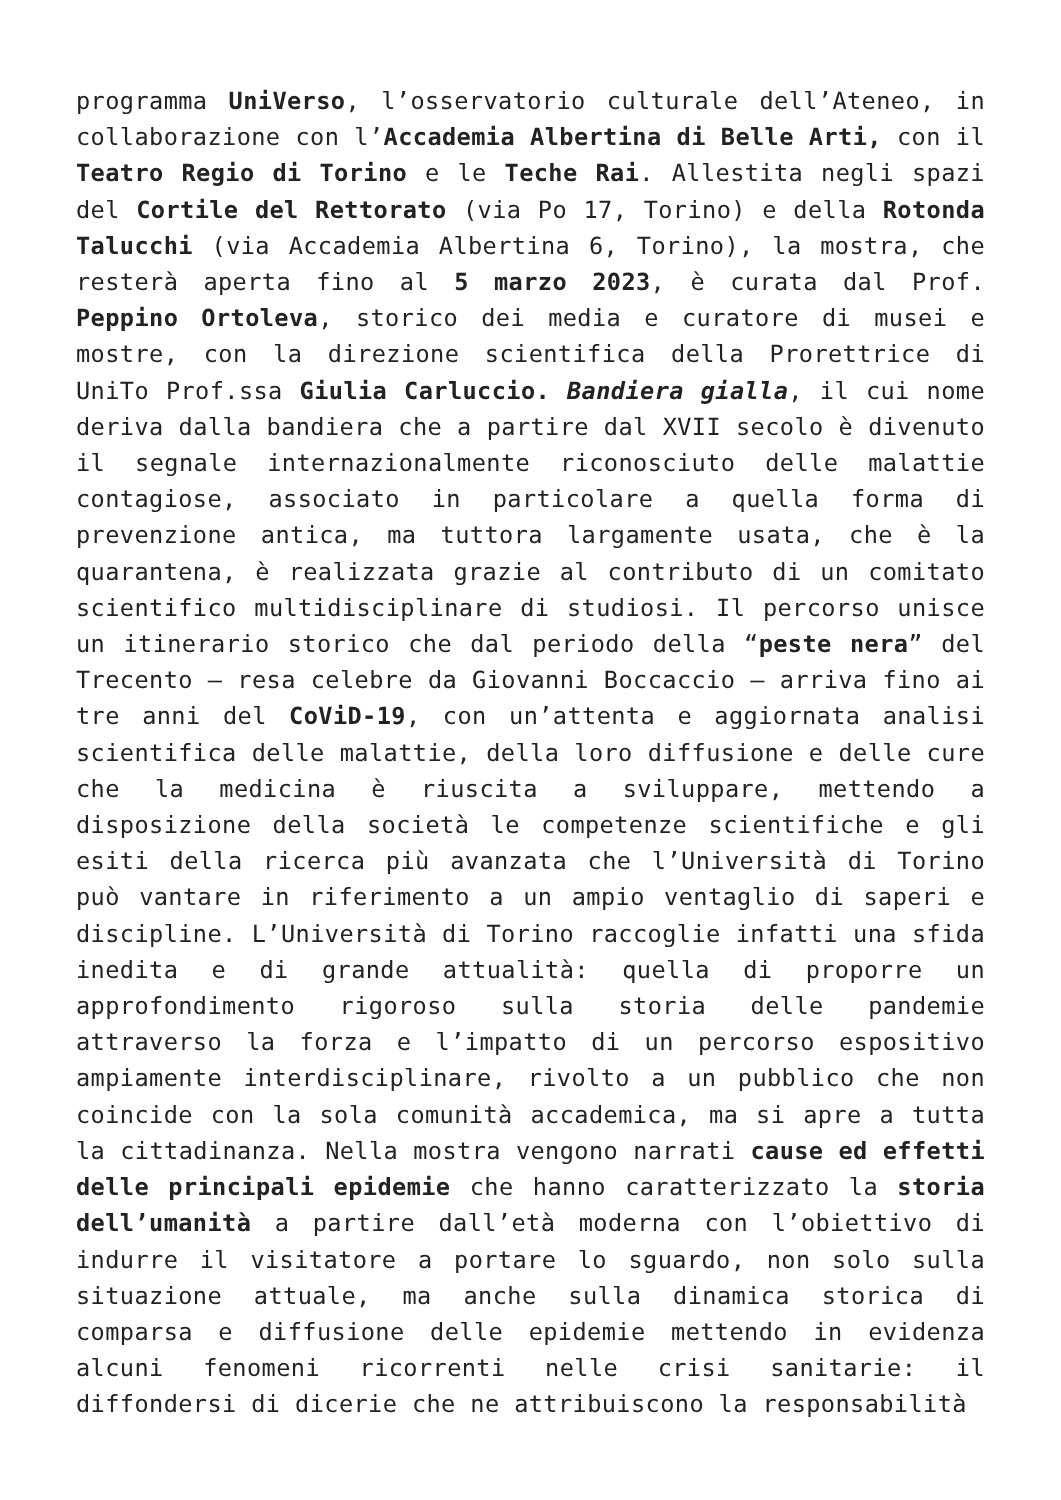programma UniVerso, l’osservatorio culturale dell’Ateneo, in collaborazione con l’Accademia Albertina di Belle Arti, con il Teatro Regio di Torino e le Teche Rai. Allestita negli spazi del Cortile del Rettorato (via Po 17, Torino) e della Rotonda Talucchi (via Accademia Albertina 6, Torino), la mostra, che resterà aperta fino al 5 marzo 2023, è curata dal Prof. Peppino Ortoleva, storico dei media e curatore di musei e mostre, con la direzione scientifica della Prorettrice di UniTo Prof.ssa Giulia Carluccio. Bandiera gialla, il cui nome deriva dalla bandiera che a partire dal XVII secolo è divenuto il segnale internazionalmente riconosciuto delle malattie contagiose, associato in particolare a quella forma di prevenzione antica, ma tuttora largamente usata, che è la quarantena, è realizzata grazie al contributo di un comitato scientifico multidisciplinare di studiosi. Il percorso unisce un itinerario storico che dal periodo della “peste nera” del Trecento – resa celebre da Giovanni Boccaccio – arriva fino ai tre anni del CoViD-19, con un’attenta e aggiornata analisi scientifica delle malattie, della loro diffusione e delle cure che la medicina è riuscita a sviluppare, mettendo a disposizione della società le competenze scientifiche e gli esiti della ricerca più avanzata che l’Università di Torino può vantare in riferimento a un ampio ventaglio di saperi e discipline. L’Università di Torino raccoglie infatti una sfida inedita e di grande attualità: quella di proporre un approfondimento rigoroso sulla storia delle pandemie attraverso la forza e l’impatto di un percorso espositivo ampiamente interdisciplinare, rivolto a un pubblico che non coincide con la sola comunità accademica, ma si apre a tutta la cittadinanza. Nella mostra vengono narrati cause ed effetti delle principali epidemie che hanno caratterizzato la storia dell’umanità a partire dall’età moderna con l’obiettivo di indurre il visitatore a portare lo sguardo, non solo sulla situazione attuale, ma anche sulla dinamica storica di comparsa e diffusione delle epidemie mettendo in evidenza alcuni fenomeni ricorrenti nelle crisi sanitarie: il diffondersi di dicerie che ne attribuiscono la responsabilità